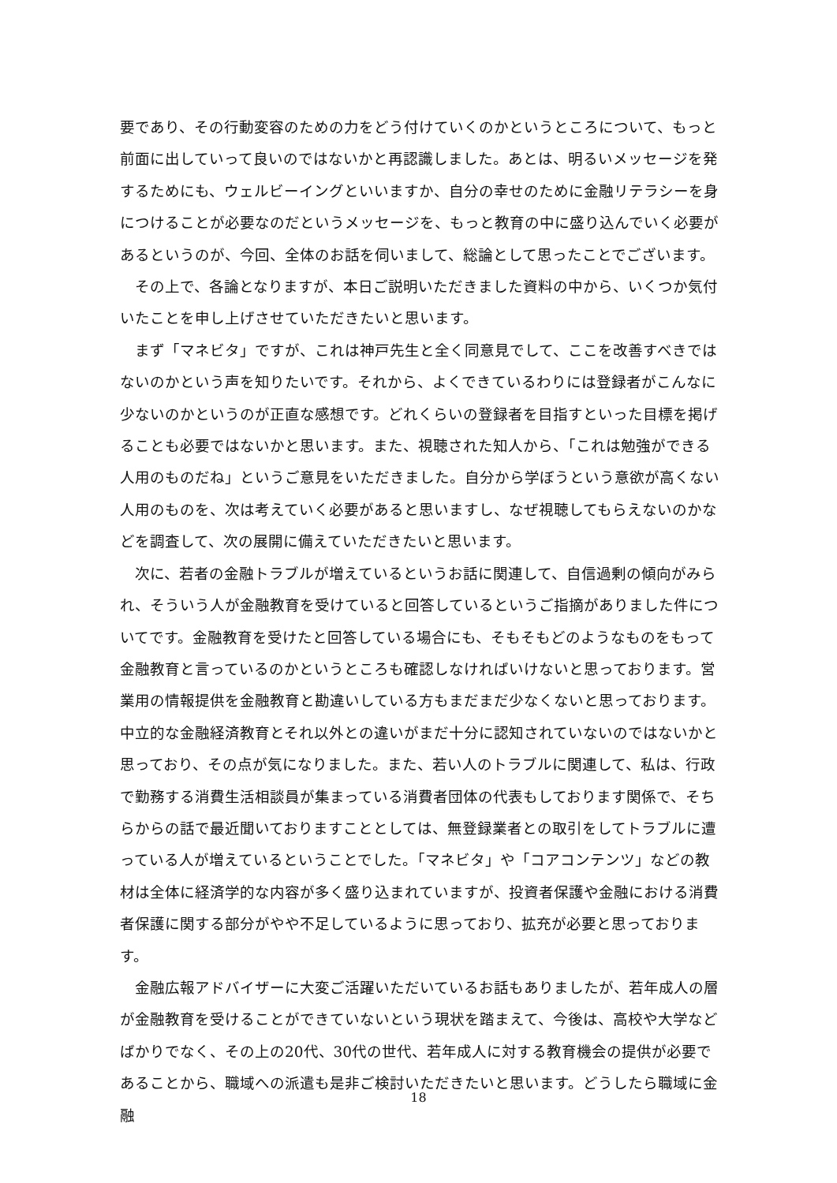要であり、その行動変容のための力をどう付けていくのかというところについて、もっと前面に出していって良いのではないかと再認識しました。あとは、明るいメッセージを発するためにも、ウェルビーイングといいますか、自分の幸せのために金融リテラシーを身につけることが必要なのだというメッセージを、もっと教育の中に盛り込んでいく必要があるというのが、今回、全体のお話を伺いまして、総論として思ったことでございます。
その上で、各論となりますが、本日ご説明いただきました資料の中から、いくつか気付いたことを申し上げさせていただきたいと思います。
まず「マネビタ」ですが、これは神戸先生と全く同意見でして、ここを改善すべきではないのかという声を知りたいです。それから、よくできているわりには登録者がこんなに少ないのかというのが正直な感想です。どれくらいの登録者を目指すといった目標を掲げることも必要ではないかと思います。また、視聴された知人から、「これは勉強ができる人用のものだね」というご意見をいただきました。自分から学ぼうという意欲が高くない人用のものを、次は考えていく必要があると思いますし、なぜ視聴してもらえないのかなどを調査して、次の展開に備えていただきたいと思います。
次に、若者の金融トラブルが増えているというお話に関連して、自信過剰の傾向がみられ、そういう人が金融教育を受けていると回答しているというご指摘がありました件についてです。金融教育を受けたと回答している場合にも、そもそもどのようなものをもって金融教育と言っているのかというところも確認しなければいけないと思っております。営業用の情報提供を金融教育と勘違いしている方もまだまだ少なくないと思っております。中立的な金融経済教育とそれ以外との違いがまだ十分に認知されていないのではないかと思っており、その点が気になりました。また、若い人のトラブルに関連して、私は、行政で勤務する消費生活相談員が集まっている消費者団体の代表もしております関係で、そちらからの話で最近聞いておりますこととしては、無登録業者との取引をしてトラブルに遭っている人が増えているということでした。「マネビタ」や「コアコンテンツ」などの教材は全体に経済学的な内容が多く盛り込まれていますが、投資者保護や金融における消費者保護に関する部分がやや不足しているように思っており、拡充が必要と思っております。
金融広報アドバイザーに大変ご活躍いただいているお話もありましたが、若年成人の層が金融教育を受けることができていないという現状を踏まえて、今後は、高校や大学などばかりでなく、その上の20代、30代の世代、若年成人に対する教育機会の提供が必要であることから、職域への派遣も是非ご検討いただきたいと思います。どうしたら職域に金融
18